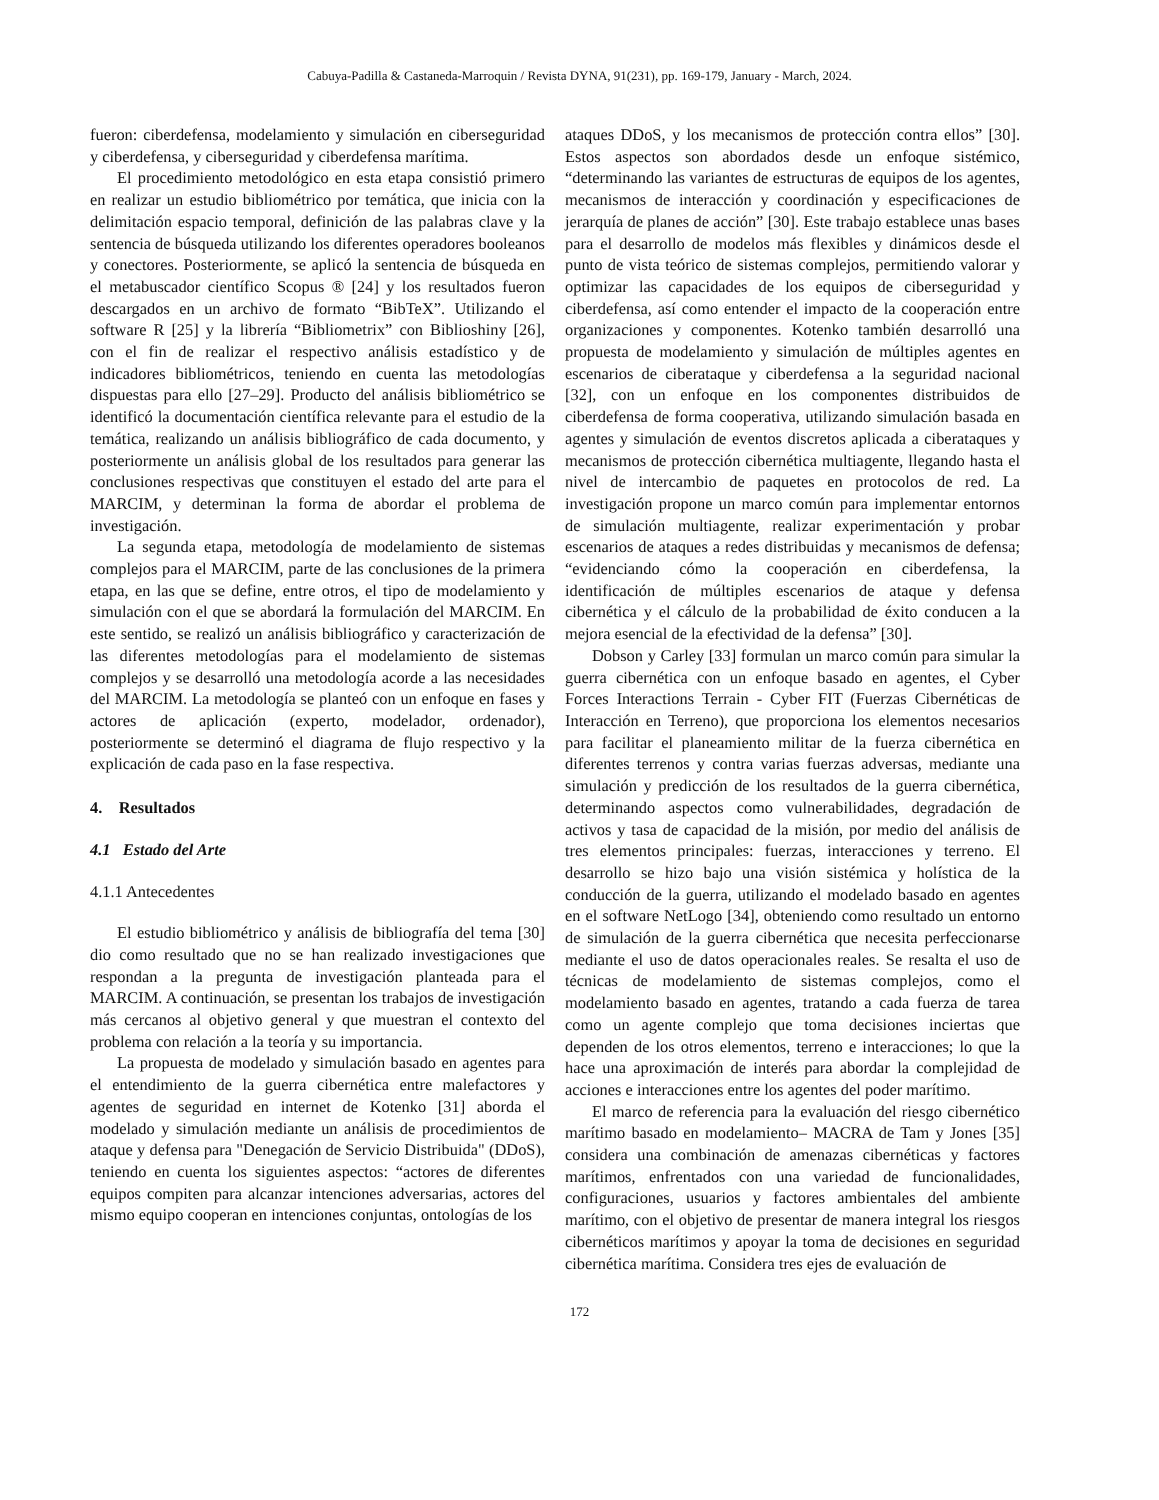Cabuya-Padilla & Castaneda-Marroquin / Revista DYNA, 91(231), pp. 169-179, January - March, 2024.
fueron: ciberdefensa, modelamiento y simulación en ciberseguridad y ciberdefensa, y ciberseguridad y ciberdefensa marítima.
El procedimiento metodológico en esta etapa consistió primero en realizar un estudio bibliométrico por temática, que inicia con la delimitación espacio temporal, definición de las palabras clave y la sentencia de búsqueda utilizando los diferentes operadores booleanos y conectores. Posteriormente, se aplicó la sentencia de búsqueda en el metabuscador científico Scopus ® [24] y los resultados fueron descargados en un archivo de formato “BibTeX”. Utilizando el software R [25] y la librería “Bibliometrix” con Biblioshiny [26], con el fin de realizar el respectivo análisis estadístico y de indicadores bibliométricos, teniendo en cuenta las metodologías dispuestas para ello [27–29]. Producto del análisis bibliométrico se identificó la documentación científica relevante para el estudio de la temática, realizando un análisis bibliográfico de cada documento, y posteriormente un análisis global de los resultados para generar las conclusiones respectivas que constituyen el estado del arte para el MARCIM, y determinan la forma de abordar el problema de investigación.
La segunda etapa, metodología de modelamiento de sistemas complejos para el MARCIM, parte de las conclusiones de la primera etapa, en las que se define, entre otros, el tipo de modelamiento y simulación con el que se abordará la formulación del MARCIM. En este sentido, se realizó un análisis bibliográfico y caracterización de las diferentes metodologías para el modelamiento de sistemas complejos y se desarrolló una metodología acorde a las necesidades del MARCIM. La metodología se planteó con un enfoque en fases y actores de aplicación (experto, modelador, ordenador), posteriormente se determinó el diagrama de flujo respectivo y la explicación de cada paso en la fase respectiva.
4. Resultados
4.1 Estado del Arte
4.1.1 Antecedentes
El estudio bibliométrico y análisis de bibliografía del tema [30] dio como resultado que no se han realizado investigaciones que respondan a la pregunta de investigación planteada para el MARCIM. A continuación, se presentan los trabajos de investigación más cercanos al objetivo general y que muestran el contexto del problema con relación a la teoría y su importancia.
La propuesta de modelado y simulación basado en agentes para el entendimiento de la guerra cibernética entre malefactores y agentes de seguridad en internet de Kotenko [31] aborda el modelado y simulación mediante un análisis de procedimientos de ataque y defensa para "Denegación de Servicio Distribuida" (DDoS), teniendo en cuenta los siguientes aspectos: “actores de diferentes equipos compiten para alcanzar intenciones adversarias, actores del mismo equipo cooperan en intenciones conjuntas, ontologías de los
ataques DDoS, y los mecanismos de protección contra ellos” [30]. Estos aspectos son abordados desde un enfoque sistémico, “determinando las variantes de estructuras de equipos de los agentes, mecanismos de interacción y coordinación y especificaciones de jerarquía de planes de acción” [30]. Este trabajo establece unas bases para el desarrollo de modelos más flexibles y dinámicos desde el punto de vista teórico de sistemas complejos, permitiendo valorar y optimizar las capacidades de los equipos de ciberseguridad y ciberdefensa, así como entender el impacto de la cooperación entre organizaciones y componentes. Kotenko también desarrolló una propuesta de modelamiento y simulación de múltiples agentes en escenarios de ciberataque y ciberdefensa a la seguridad nacional [32], con un enfoque en los componentes distribuidos de ciberdefensa de forma cooperativa, utilizando simulación basada en agentes y simulación de eventos discretos aplicada a ciberataques y mecanismos de protección cibernética multiagente, llegando hasta el nivel de intercambio de paquetes en protocolos de red. La investigación propone un marco común para implementar entornos de simulación multiagente, realizar experimentación y probar escenarios de ataques a redes distribuidas y mecanismos de defensa; “evidenciando cómo la cooperación en ciberdefensa, la identificación de múltiples escenarios de ataque y defensa cibernética y el cálculo de la probabilidad de éxito conducen a la mejora esencial de la efectividad de la defensa” [30].
Dobson y Carley [33] formulan un marco común para simular la guerra cibernética con un enfoque basado en agentes, el Cyber Forces Interactions Terrain - Cyber FIT (Fuerzas Cibernéticas de Interacción en Terreno), que proporciona los elementos necesarios para facilitar el planeamiento militar de la fuerza cibernética en diferentes terrenos y contra varias fuerzas adversas, mediante una simulación y predicción de los resultados de la guerra cibernética, determinando aspectos como vulnerabilidades, degradación de activos y tasa de capacidad de la misión, por medio del análisis de tres elementos principales: fuerzas, interacciones y terreno. El desarrollo se hizo bajo una visión sistémica y holística de la conducción de la guerra, utilizando el modelado basado en agentes en el software NetLogo [34], obteniendo como resultado un entorno de simulación de la guerra cibernética que necesita perfeccionarse mediante el uso de datos operacionales reales. Se resalta el uso de técnicas de modelamiento de sistemas complejos, como el modelamiento basado en agentes, tratando a cada fuerza de tarea como un agente complejo que toma decisiones inciertas que dependen de los otros elementos, terreno e interacciones; lo que la hace una aproximación de interés para abordar la complejidad de acciones e interacciones entre los agentes del poder marítimo.
El marco de referencia para la evaluación del riesgo cibernético marítimo basado en modelamiento– MACRA de Tam y Jones [35] considera una combinación de amenazas cibernéticas y factores marítimos, enfrentados con una variedad de funcionalidades, configuraciones, usuarios y factores ambientales del ambiente marítimo, con el objetivo de presentar de manera integral los riesgos cibernéticos marítimos y apoyar la toma de decisiones en seguridad cibernética marítima. Considera tres ejes de evaluación de
172